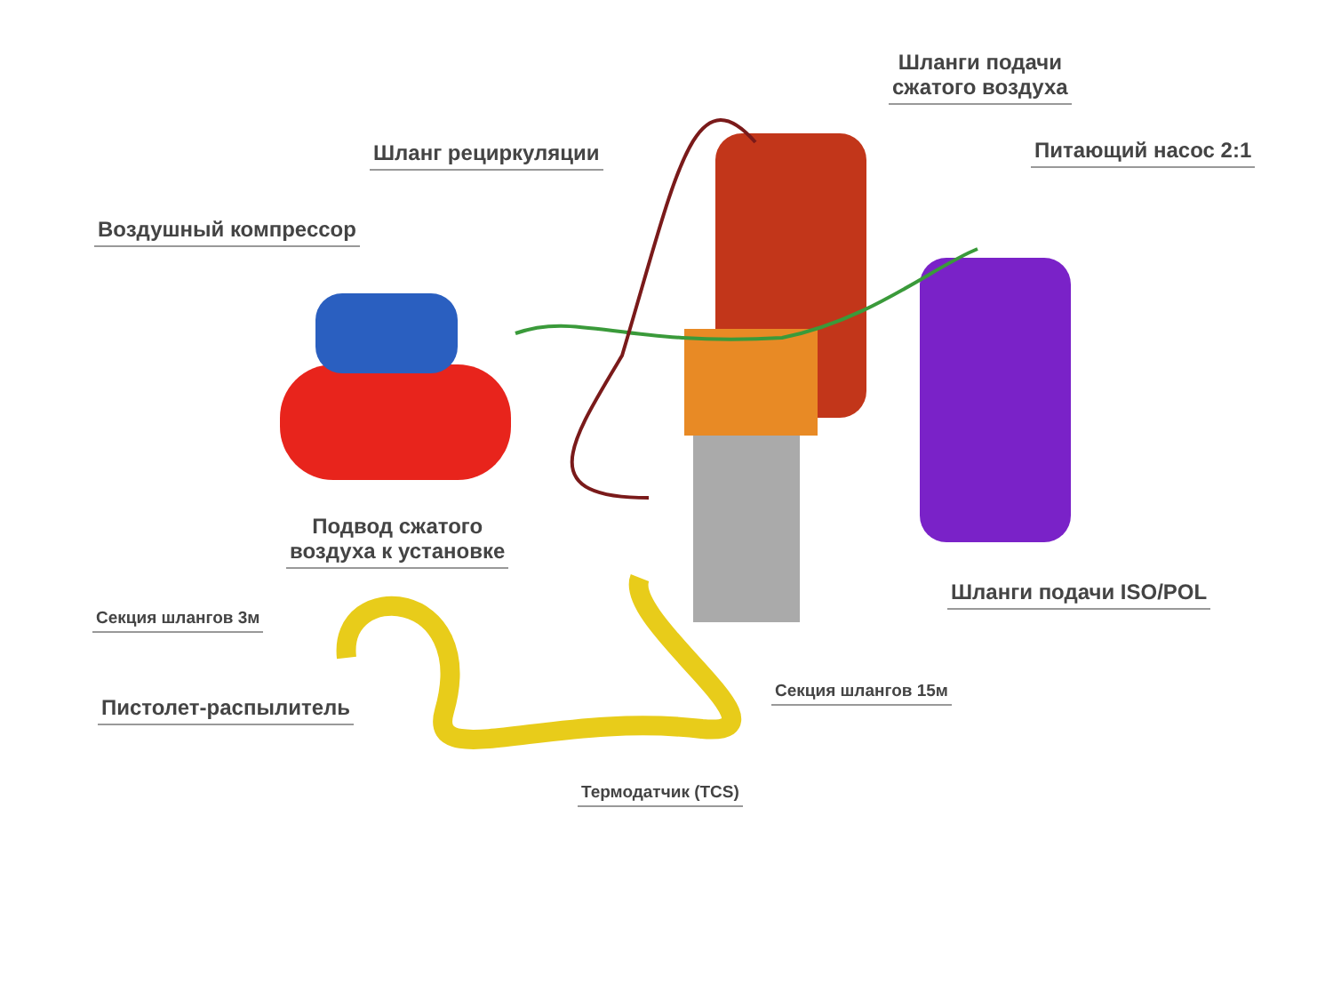Шланги подачи
сжатого воздуха
Шланг рециркуляции Питающий насос 2:1
Воздушный компрессор
Подвод сжатого
воздуха к установке
Шланги подачи ISO/POL
Секция шлангов 3м
Пистолет-распылитель
Секция шлангов 15м
Термодатчик (TCS)